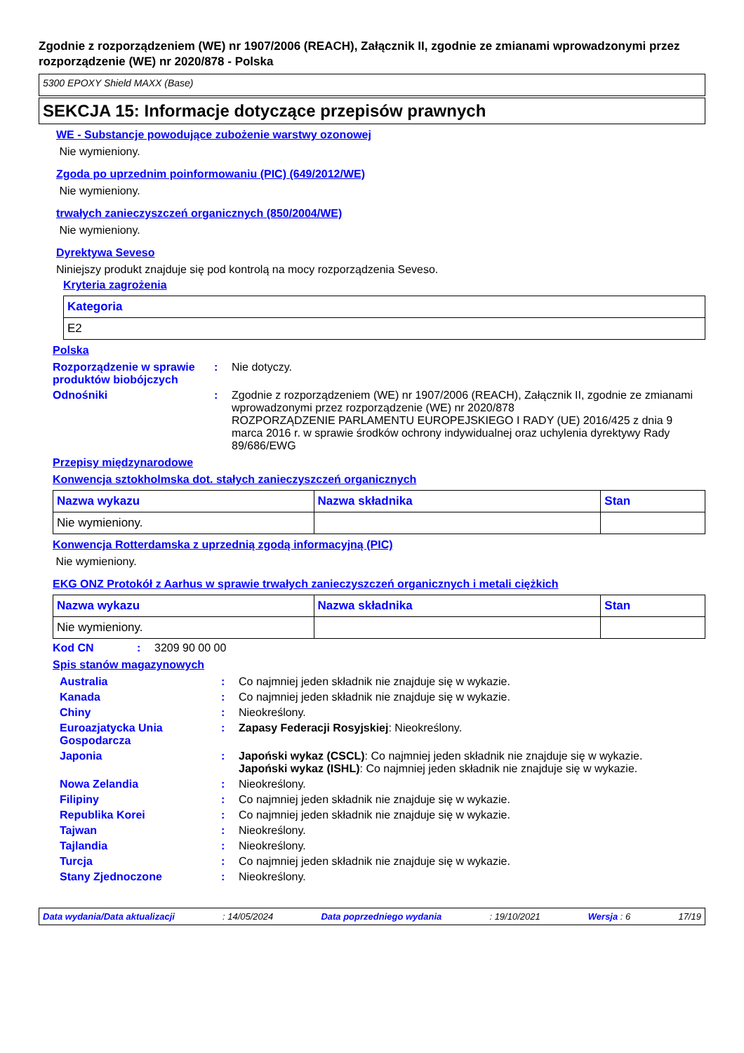Zgodnie z rozporządzeniem (WE) nr 1907/2006 (REACH), Załącznik II, zgodnie ze zmianami wprowadzonymi przez rozporządzenie (WE) nr 2020/878 - Polska
5300 EPOXY Shield MAXX (Base)
SEKCJA 15: Informacje dotyczące przepisów prawnych
WE - Substancje powodujące zubożenie warstwy ozonowej
Nie wymieniony.
Zgoda po uprzednim poinformowaniu (PIC) (649/2012/WE)
Nie wymieniony.
trwałych zanieczyszczeń organicznych (850/2004/WE)
Nie wymieniony.
Dyrektywa Seveso
Niniejszy produkt znajduje się pod kontrolą na mocy rozporządzenia Seveso.
Kryteria zagrożenia
| Kategoria |
| --- |
| E2 |
Polska
Rozporządzenie w sprawie produktów biobójczych
: Nie dotyczy.
Odnośniki : Zgodnie z rozporządzeniem (WE) nr 1907/2006 (REACH), Załącznik II, zgodnie ze zmianami wprowadzonymi przez rozporządzenie (WE) nr 2020/878
ROZPORZĄDZENIE PARLAMENTU EUROPEJSKIEGO I RADY (UE) 2016/425 z dnia 9 marca 2016 r. w sprawie środków ochrony indywidualnej oraz uchylenia dyrektywy Rady 89/686/EWG
Przepisy międzynarodowe
Konwencja sztokholmska dot. stałych zanieczyszczeń organicznych
| Nazwa wykazu | Nazwa składnika | Stan |
| --- | --- | --- |
| Nie wymieniony. | | |
Konwencja Rotterdamska z uprzednią zgodą informacyjną (PIC)
Nie wymieniony.
EKG ONZ Protokół z Aarhus w sprawie trwałych zanieczyszczeń organicznych i metali ciężkich
| Nazwa wykazu | Nazwa składnika | Stan |
| --- | --- | --- |
| Nie wymieniony. | | |
Kod CN : 3209 90 00 00
Spis stanów magazynowych
Australia : Co najmniej jeden składnik nie znajduje się w wykazie.
Kanada : Co najmniej jeden składnik nie znajduje się w wykazie.
Chiny : Nieokreślony.
Euroazjatycka Unia Gospodarcza
: Zapasy Federacji Rosyjskiej: Nieokreślony.
Japonia : Japoński wykaz (CSCL): Co najmniej jeden składnik nie znajduje się w wykazie.
Japoński wykaz (ISHL): Co najmniej jeden składnik nie znajduje się w wykazie.
Nowa Zelandia : Nieokreślony.
Filipiny : Co najmniej jeden składnik nie znajduje się w wykazie.
Republika Korei : Co najmniej jeden składnik nie znajduje się w wykazie.
Tajwan : Nieokreślony.
Tajlandia : Nieokreślony.
Turcja : Co najmniej jeden składnik nie znajduje się w wykazie.
Stany Zjednoczone : Nieokreślony.
Data wydania/Data aktualizacji: 14/05/2024 Data poprzedniego wydania: 19/10/2021 Wersja : 6 17/19